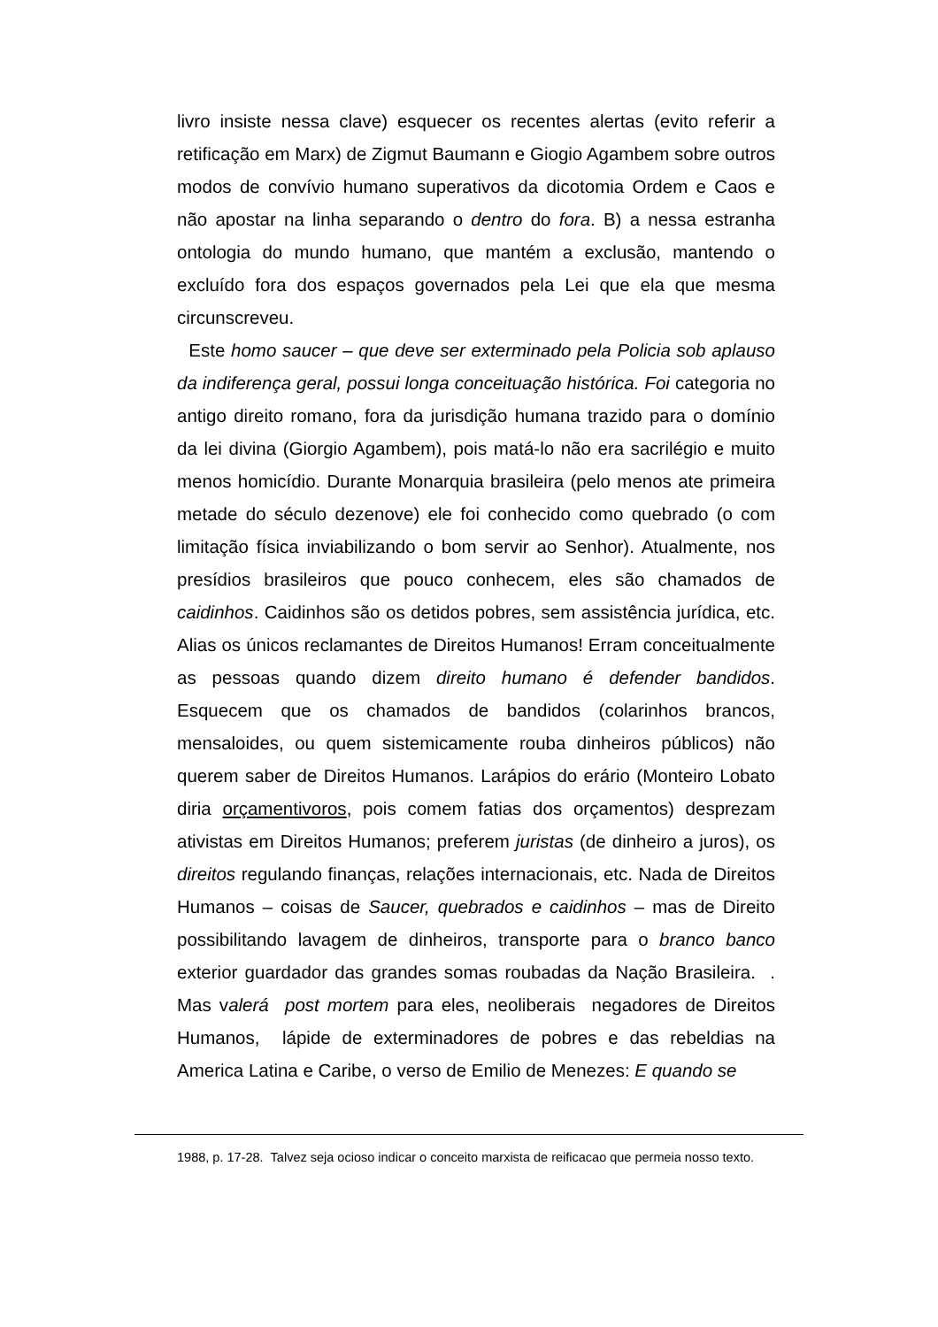livro insiste nessa clave) esquecer os recentes alertas (evito referir a retificação em Marx) de Zigmut Baumann e Giogio Agambem sobre outros modos de convívio humano superativos da dicotomia Ordem e Caos e não apostar na linha separando o dentro do fora. B) a nessa estranha ontologia do mundo humano, que mantém a exclusão, mantendo o excluído fora dos espaços governados pela Lei que ela que mesma circunscreveu.
Este homo saucer – que deve ser exterminado pela Policia sob aplauso da indiferença geral, possui longa conceituação histórica. Foi categoria no antigo direito romano, fora da jurisdição humana trazido para o domínio da lei divina (Giorgio Agambem), pois matá-lo não era sacrilégio e muito menos homicídio. Durante Monarquia brasileira (pelo menos ate primeira metade do século dezenove) ele foi conhecido como quebrado (o com limitação física inviabilizando o bom servir ao Senhor). Atualmente, nos presídios brasileiros que pouco conhecem, eles são chamados de caidinhos. Caidinhos são os detidos pobres, sem assistência jurídica, etc. Alias os únicos reclamantes de Direitos Humanos! Erram conceitualmente as pessoas quando dizem direito humano é defender bandidos. Esquecem que os chamados de bandidos (colarinhos brancos, mensaloides, ou quem sistemicamente rouba dinheiros públicos) não querem saber de Direitos Humanos. Larápios do erário (Monteiro Lobato diria orçamentivoros, pois comem fatias dos orçamentos) desprezam ativistas em Direitos Humanos; preferem juristas (de dinheiro a juros), os direitos regulando finanças, relações internacionais, etc. Nada de Direitos Humanos – coisas de Saucer, quebrados e caidinhos – mas de Direito possibilitando lavagem de dinheiros, transporte para o branco banco exterior guardador das grandes somas roubadas da Nação Brasileira. . Mas valerá post mortem para eles, neoliberais negadores de Direitos Humanos, lápide de exterminadores de pobres e das rebeldias na America Latina e Caribe, o verso de Emilio de Menezes: E quando se
1988, p. 17-28. Talvez seja ocioso indicar o conceito marxista de reificacao que permeia nosso texto.